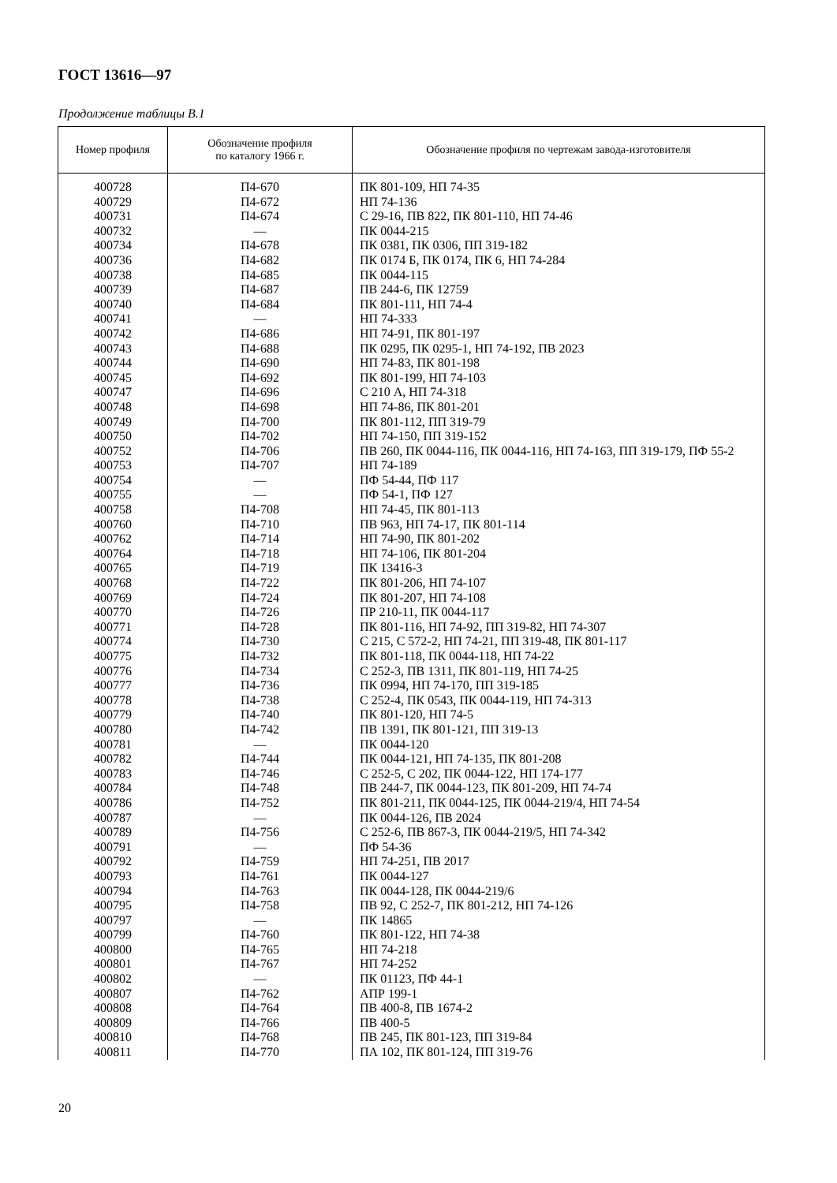ГОСТ 13616—97
Продолжение таблицы В.1
| Номер профиля | Обозначение профиля по каталогу 1966 г. | Обозначение профиля по чертежам завода-изготовителя |
| --- | --- | --- |
| 400728 | П4-670 | ПК 801-109, НП 74-35 |
| 400729 | П4-672 | НП 74-136 |
| 400731 | П4-674 | С 29-16, ПВ 822, ПК 801-110, НП 74-46 |
| 400732 | — | ПК 0044-215 |
| 400734 | П4-678 | ПК 0381, ПК 0306, ПП 319-182 |
| 400736 | П4-682 | ПК 0174 Б, ПК 0174, ПК 6, НП 74-284 |
| 400738 | П4-685 | ПК 0044-115 |
| 400739 | П4-687 | ПВ 244-6, ПК 12759 |
| 400740 | П4-684 | ПК 801-111, НП 74-4 |
| 400741 | — | НП 74-333 |
| 400742 | П4-686 | НП 74-91, ПК 801-197 |
| 400743 | П4-688 | ПК 0295, ПК 0295-1, НП 74-192, ПВ 2023 |
| 400744 | П4-690 | НП 74-83, ПК 801-198 |
| 400745 | П4-692 | ПК 801-199, НП 74-103 |
| 400747 | П4-696 | С 210 А, НП 74-318 |
| 400748 | П4-698 | НП 74-86, ПК 801-201 |
| 400749 | П4-700 | ПК 801-112, ПП 319-79 |
| 400750 | П4-702 | НП 74-150, ПП 319-152 |
| 400752 | П4-706 | ПВ 260, ПК 0044-116, ПК 0044-116, НП 74-163, ПП 319-179, ПФ 55-2 |
| 400753 | П4-707 | НП 74-189 |
| 400754 | — | ПФ 54-44, ПФ 117 |
| 400755 | — | ПФ 54-1, ПФ 127 |
| 400758 | П4-708 | НП 74-45, ПК 801-113 |
| 400760 | П4-710 | ПВ 963, НП 74-17, ПК 801-114 |
| 400762 | П4-714 | НП 74-90, ПК 801-202 |
| 400764 | П4-718 | НП 74-106, ПК 801-204 |
| 400765 | П4-719 | ПК 13416-3 |
| 400768 | П4-722 | ПК 801-206, НП 74-107 |
| 400769 | П4-724 | ПК 801-207, НП 74-108 |
| 400770 | П4-726 | ПР 210-11, ПК 0044-117 |
| 400771 | П4-728 | ПК 801-116, НП 74-92, ПП 319-82, НП 74-307 |
| 400774 | П4-730 | С 215, С 572-2, НП 74-21, ПП 319-48, ПК 801-117 |
| 400775 | П4-732 | ПК 801-118, ПК 0044-118, НП 74-22 |
| 400776 | П4-734 | С 252-3, ПВ 1311, ПК 801-119, НП 74-25 |
| 400777 | П4-736 | ПК 0994, НП 74-170, ПП 319-185 |
| 400778 | П4-738 | С 252-4, ПК 0543, ПК 0044-119, НП 74-313 |
| 400779 | П4-740 | ПК 801-120, НП 74-5 |
| 400780 | П4-742 | ПВ 1391, ПК 801-121, ПП 319-13 |
| 400781 | — | ПК 0044-120 |
| 400782 | П4-744 | ПК 0044-121, НП 74-135, ПК 801-208 |
| 400783 | П4-746 | С 252-5, С 202, ПК 0044-122, НП 174-177 |
| 400784 | П4-748 | ПВ 244-7, ПК 0044-123, ПК 801-209, НП 74-74 |
| 400786 | П4-752 | ПК 801-211, ПК 0044-125, ПК 0044-219/4, НП 74-54 |
| 400787 | — | ПК 0044-126, ПВ 2024 |
| 400789 | П4-756 | С 252-6, ПВ 867-3, ПК 0044-219/5, НП 74-342 |
| 400791 | — | ПФ 54-36 |
| 400792 | П4-759 | НП 74-251, ПВ 2017 |
| 400793 | П4-761 | ПК 0044-127 |
| 400794 | П4-763 | ПК 0044-128, ПК 0044-219/6 |
| 400795 | П4-758 | ПВ 92, С 252-7, ПК 801-212, НП 74-126 |
| 400797 | — | ПК 14865 |
| 400799 | П4-760 | ПК 801-122, НП 74-38 |
| 400800 | П4-765 | НП 74-218 |
| 400801 | П4-767 | НП 74-252 |
| 400802 | — | ПК 01123, ПФ 44-1 |
| 400807 | П4-762 | АПР 199-1 |
| 400808 | П4-764 | ПВ 400-8, ПВ 1674-2 |
| 400809 | П4-766 | ПВ 400-5 |
| 400810 | П4-768 | ПВ 245, ПК 801-123, ПП 319-84 |
| 400811 | П4-770 | ПА 102, ПК 801-124, ПП 319-76 |
20